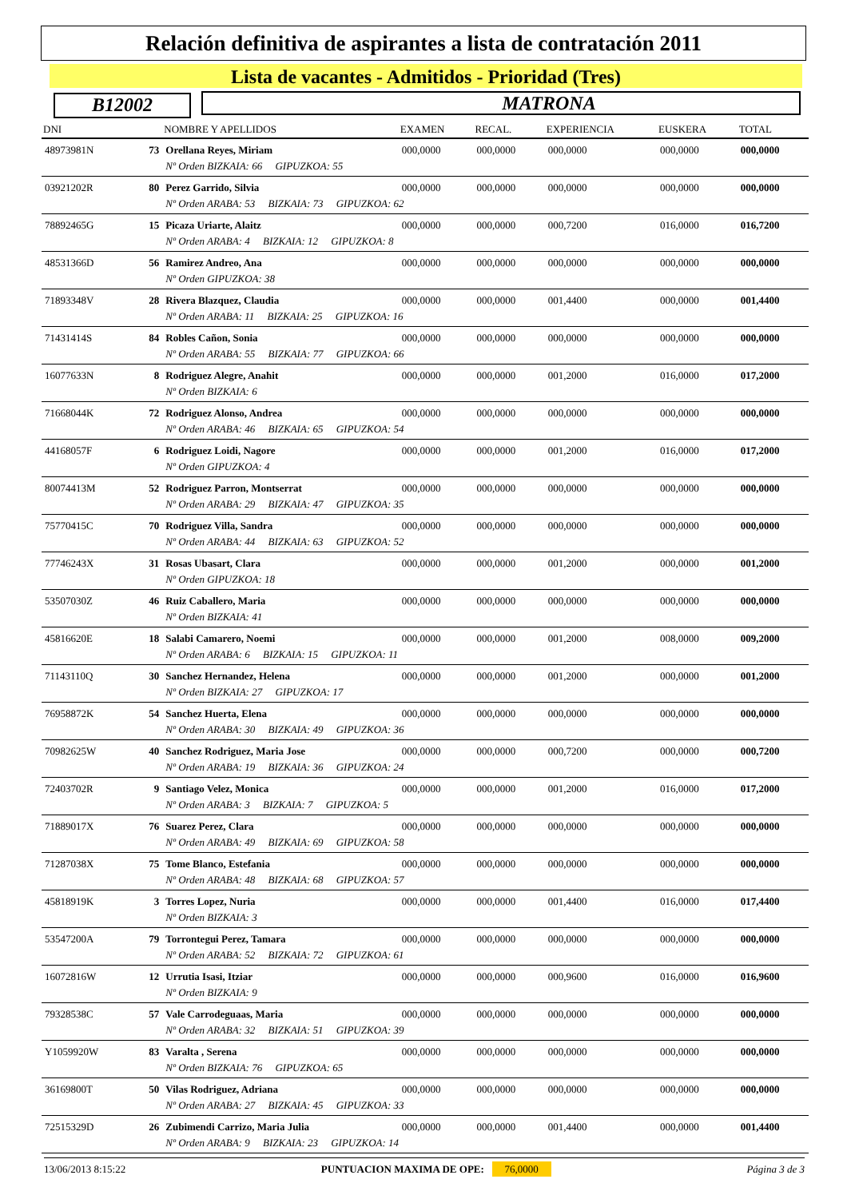Relación definitiva de aspirantes a lista de contratación 2011
Lista de vacantes - Admitidos - Prioridad (Tres)
B12002 MATRONA
| DNI | | NOMBRE Y APELLIDOS | EXAMEN | RECAL. | EXPERIENCIA | EUSKERA | TOTAL |
| --- | --- | --- | --- | --- | --- | --- | --- |
| 48973981N | 73 | Orellana Reyes, Miriam | 000,0000 | 000,0000 | 000,0000 | 000,0000 | 000,0000 |
| | | Nº Orden BIZKAIA: 66 GIPUZKOA: 55 | | | | | |
| 03921202R | 80 | Perez Garrido, Silvia | 000,0000 | 000,0000 | 000,0000 | 000,0000 | 000,0000 |
| | | Nº Orden ARABA: 53 BIZKAIA: 73 GIPUZKOA: 62 | | | | | |
| 78892465G | 15 | Picaza Uriarte, Alaitz | 000,0000 | 000,0000 | 000,7200 | 016,0000 | 016,7200 |
| | | Nº Orden ARABA: 4 BIZKAIA: 12 GIPUZKOA: 8 | | | | | |
| 48531366D | 56 | Ramirez Andreo, Ana | 000,0000 | 000,0000 | 000,0000 | 000,0000 | 000,0000 |
| | | Nº Orden GIPUZKOA: 38 | | | | | |
| 71893348V | 28 | Rivera Blazquez, Claudia | 000,0000 | 000,0000 | 001,4400 | 000,0000 | 001,4400 |
| | | Nº Orden ARABA: 11 BIZKAIA: 25 GIPUZKOA: 16 | | | | | |
| 71431414S | 84 | Robles Cañon, Sonia | 000,0000 | 000,0000 | 000,0000 | 000,0000 | 000,0000 |
| | | Nº Orden ARABA: 55 BIZKAIA: 77 GIPUZKOA: 66 | | | | | |
| 16077633N | 8 | Rodriguez Alegre, Anahit | 000,0000 | 000,0000 | 001,2000 | 016,0000 | 017,2000 |
| | | Nº Orden BIZKAIA: 6 | | | | | |
| 71668044K | 72 | Rodriguez Alonso, Andrea | 000,0000 | 000,0000 | 000,0000 | 000,0000 | 000,0000 |
| | | Nº Orden ARABA: 46 BIZKAIA: 65 GIPUZKOA: 54 | | | | | |
| 44168057F | 6 | Rodriguez Loidi, Nagore | 000,0000 | 000,0000 | 001,2000 | 016,0000 | 017,2000 |
| | | Nº Orden GIPUZKOA: 4 | | | | | |
| 80074413M | 52 | Rodriguez Parron, Montserrat | 000,0000 | 000,0000 | 000,0000 | 000,0000 | 000,0000 |
| | | Nº Orden ARABA: 29 BIZKAIA: 47 GIPUZKOA: 35 | | | | | |
| 75770415C | 70 | Rodriguez Villa, Sandra | 000,0000 | 000,0000 | 000,0000 | 000,0000 | 000,0000 |
| | | Nº Orden ARABA: 44 BIZKAIA: 63 GIPUZKOA: 52 | | | | | |
| 77746243X | 31 | Rosas Ubasart, Clara | 000,0000 | 000,0000 | 001,2000 | 000,0000 | 001,2000 |
| | | Nº Orden GIPUZKOA: 18 | | | | | |
| 53507030Z | 46 | Ruiz Caballero, Maria | 000,0000 | 000,0000 | 000,0000 | 000,0000 | 000,0000 |
| | | Nº Orden BIZKAIA: 41 | | | | | |
| 45816620E | 18 | Salabi Camarero, Noemi | 000,0000 | 000,0000 | 001,2000 | 008,0000 | 009,2000 |
| | | Nº Orden ARABA: 6 BIZKAIA: 15 GIPUZKOA: 11 | | | | | |
| 71143110Q | 30 | Sanchez Hernandez, Helena | 000,0000 | 000,0000 | 001,2000 | 000,0000 | 001,2000 |
| | | Nº Orden BIZKAIA: 27 GIPUZKOA: 17 | | | | | |
| 76958872K | 54 | Sanchez Huerta, Elena | 000,0000 | 000,0000 | 000,0000 | 000,0000 | 000,0000 |
| | | Nº Orden ARABA: 30 BIZKAIA: 49 GIPUZKOA: 36 | | | | | |
| 70982625W | 40 | Sanchez Rodriguez, Maria Jose | 000,0000 | 000,0000 | 000,7200 | 000,0000 | 000,7200 |
| | | Nº Orden ARABA: 19 BIZKAIA: 36 GIPUZKOA: 24 | | | | | |
| 72403702R | 9 | Santiago Velez, Monica | 000,0000 | 000,0000 | 001,2000 | 016,0000 | 017,2000 |
| | | Nº Orden ARABA: 3 BIZKAIA: 7 GIPUZKOA: 5 | | | | | |
| 71889017X | 76 | Suarez Perez, Clara | 000,0000 | 000,0000 | 000,0000 | 000,0000 | 000,0000 |
| | | Nº Orden ARABA: 49 BIZKAIA: 69 GIPUZKOA: 58 | | | | | |
| 71287038X | 75 | Tome Blanco, Estefania | 000,0000 | 000,0000 | 000,0000 | 000,0000 | 000,0000 |
| | | Nº Orden ARABA: 48 BIZKAIA: 68 GIPUZKOA: 57 | | | | | |
| 45818919K | 3 | Torres Lopez, Nuria | 000,0000 | 000,0000 | 001,4400 | 016,0000 | 017,4400 |
| | | Nº Orden BIZKAIA: 3 | | | | | |
| 53547200A | 79 | Torrontegui Perez, Tamara | 000,0000 | 000,0000 | 000,0000 | 000,0000 | 000,0000 |
| | | Nº Orden ARABA: 52 BIZKAIA: 72 GIPUZKOA: 61 | | | | | |
| 16072816W | 12 | Urrutia Isasi, Itziar | 000,0000 | 000,0000 | 000,9600 | 016,0000 | 016,9600 |
| | | Nº Orden BIZKAIA: 9 | | | | | |
| 79328538C | 57 | Vale Carrodeguaas, Maria | 000,0000 | 000,0000 | 000,0000 | 000,0000 | 000,0000 |
| | | Nº Orden ARABA: 32 BIZKAIA: 51 GIPUZKOA: 39 | | | | | |
| Y1059920W | 83 | Varalta , Serena | 000,0000 | 000,0000 | 000,0000 | 000,0000 | 000,0000 |
| | | Nº Orden BIZKAIA: 76 GIPUZKOA: 65 | | | | | |
| 36169800T | 50 | Vilas Rodriguez, Adriana | 000,0000 | 000,0000 | 000,0000 | 000,0000 | 000,0000 |
| | | Nº Orden ARABA: 27 BIZKAIA: 45 GIPUZKOA: 33 | | | | | |
| 72515329D | 26 | Zubimendi Carrizo, Maria Julia | 000,0000 | 000,0000 | 001,4400 | 000,0000 | 001,4400 |
| | | Nº Orden ARABA: 9 BIZKAIA: 23 GIPUZKOA: 14 | | | | | |
13/06/2013 8:15:22 PUNTUACION MAXIMA DE OPE: 76,0000 Página 3 de 3